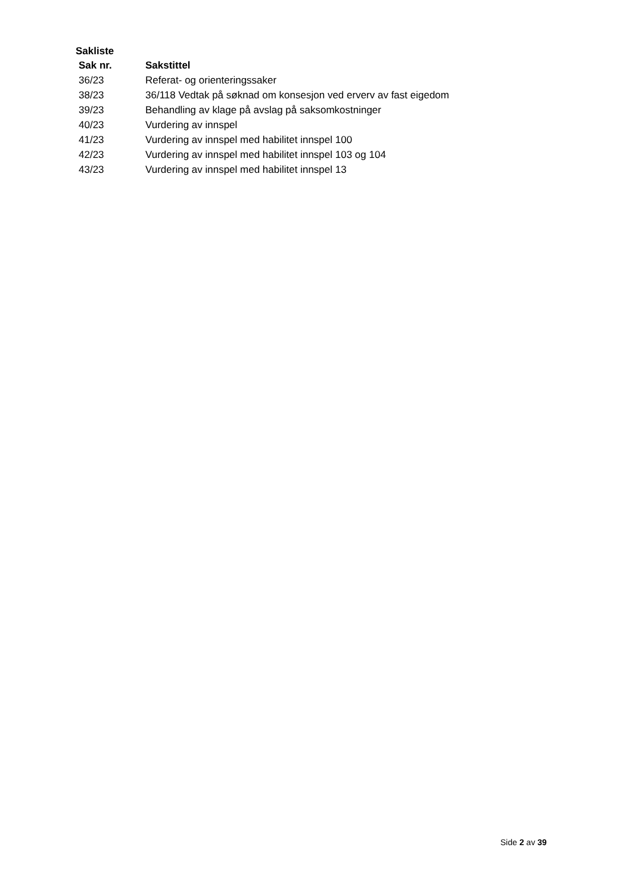Sakliste
| Sak nr. | Sakstittel |
| --- | --- |
| 36/23 | Referat- og orienteringssaker |
| 38/23 | 36/118 Vedtak på søknad om konsesjon ved erverv av fast eigedom |
| 39/23 | Behandling av klage på avslag på saksomkostninger |
| 40/23 | Vurdering av innspel |
| 41/23 | Vurdering av innspel med habilitet innspel 100 |
| 42/23 | Vurdering av innspel med habilitet innspel 103 og 104 |
| 43/23 | Vurdering av innspel med habilitet innspel 13 |
Side 2 av 39